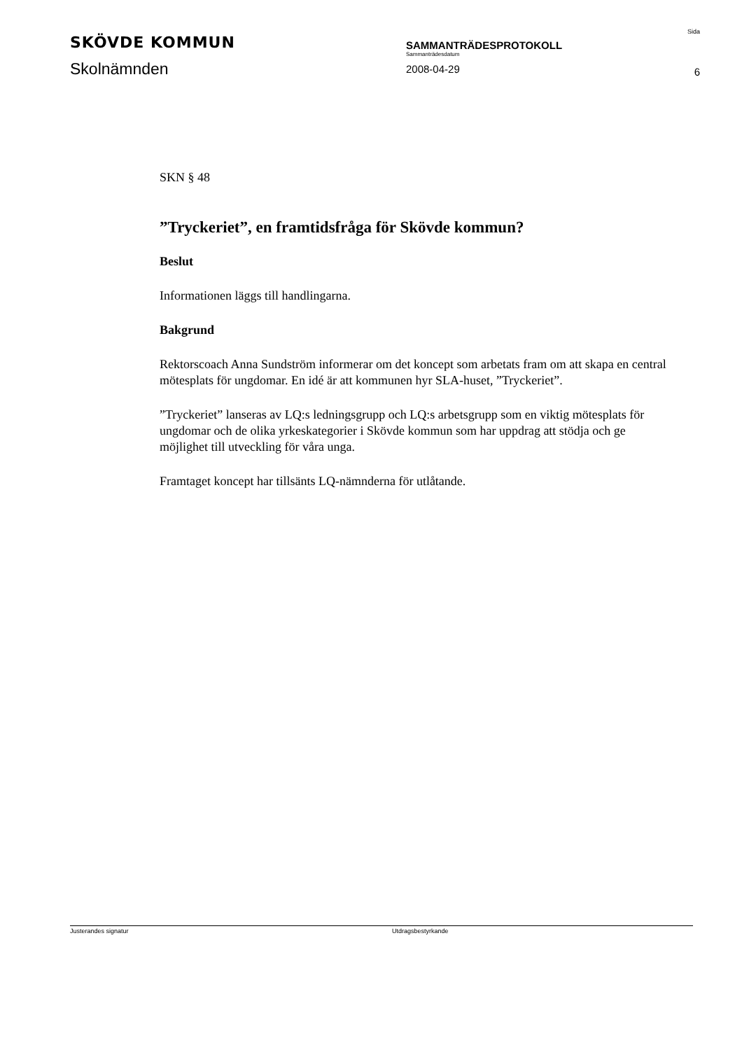SKÖVDE KOMMUN
Skolnämnden
SAMMANTRÄDESPROTOKOLL
Sammanträdesdatum
2008-04-29
Sida
6
SKN § 48
”Tryckeriet”, en framtidsfråga för Skövde kommun?
Beslut
Informationen läggs till handlingarna.
Bakgrund
Rektorscoach Anna Sundström informerar om det koncept som arbetats fram om att skapa en central mötesplats för ungdomar. En idé är att kommunen hyr SLA-huset, ”Tryckeriet”.
”Tryckeriet” lanseras av LQ:s ledningsgrupp och LQ:s arbetsgrupp som en viktig mötesplats för ungdomar och de olika yrkeskategorier i Skövde kommun som har uppdrag att stödja och ge möjlighet till utveckling för våra unga.
Framtaget koncept har tillsänts LQ-nämnderna för utlåtande.
Justerandes signatur Utdragsbestyrkande